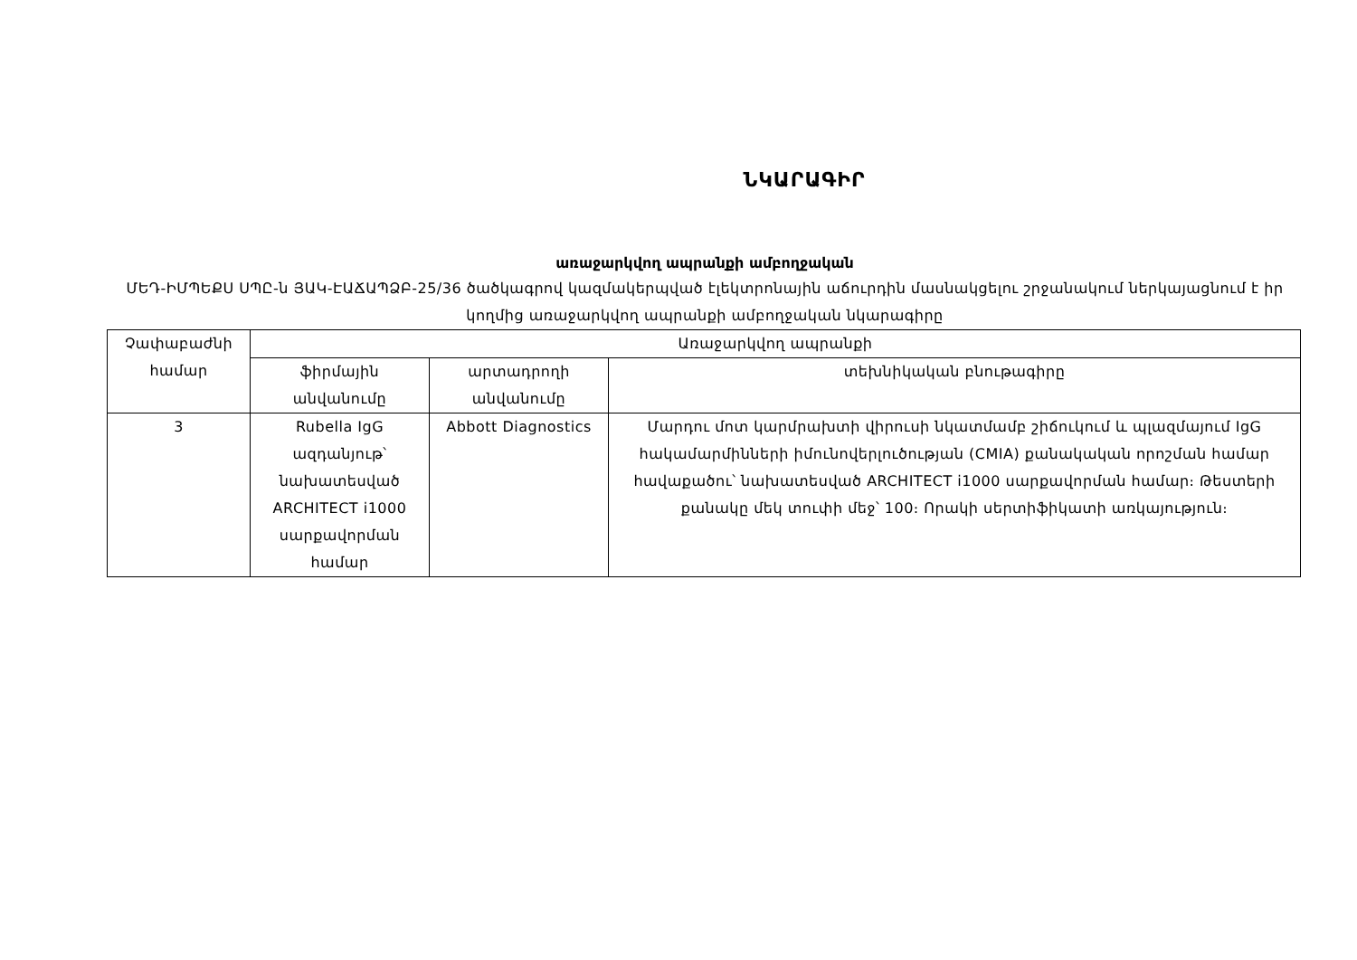ՆԿԱՐԱԳԻՐ
առաջարկվող ապրանքի ամբողջական
ՄԵԴ-ԻՄՊԵՔՍ ՍՊԸ-ն ՅԱԿ-ԷԱՃԱՊՁԲ-25/36 ծածկագրով կազմակերպված էլեկտրոնային աճուրդին մասնակցելու շրջանակում ներկայացնում է իր կողմից առաջարկվող ապրանքի ամբողջական նկարագիրը
| Չափաբաժնի համար | Առաջարկվող ապրանքի | | |
| --- | --- | --- | --- |
| | ֆիրմային անվանումը | արտադրողի անվանումը | տեխնիկական բնութագիրը |
| 3 | Rubella IgG ազդանյութ՝ նախատեսված ARCHITECT i1000 սարքավորման համար | Abbott Diagnostics | Մարդու մոտ կարմրախտի վիրուսի նկատմամբ շիճուկում և պլազմայում IgG հակամարմինների իմունովերլուծության (CMIA) քանակական որոշման համար հավաքածու՝ նախատեսված ARCHITECT i1000 սարքավորման համար։ Թեստերի քանակը մեկ տուփի մեջ՝ 100։ Որակի սերտիֆիկատի առկայություն։ |